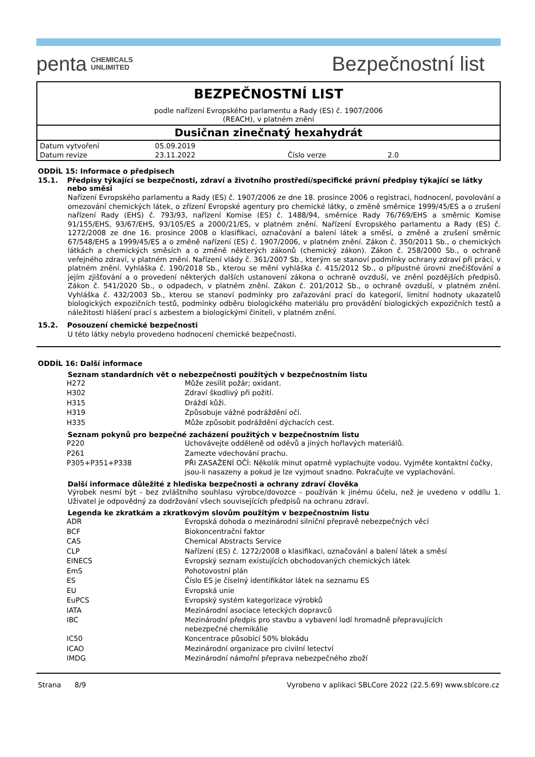penta CHEMICALS
UNLIMITED
Bezpečnostní list
BEZPEČNOSTNÍ LIST
podle nařízení Evropského parlamentu a Rady (ES) č. 1907/2006
(REACH), v platném znění
Dusičnan zinečnatý hexahydrát
| Datum vytvoření | 05.09.2019 | | |
| Datum revize | 23.11.2022 | Číslo verze | 2.0 |
ODDÍL 15: Informace o předpisech
15.1. Předpisy týkající se bezpečnosti, zdraví a životního prostředí/specifické právní předpisy týkající se látky nebo směsi
Nařízení Evropského parlamentu a Rady (ES) č. 1907/2006 ze dne 18. prosince 2006 o registraci, hodnocení, povolování a omezování chemických látek, o zřízení Evropské agentury pro chemické látky, o změně směrnice 1999/45/ES a o zrušení nařízení Rady (EHS) č. 793/93, nařízení Komise (ES) č. 1488/94, směrnice Rady 76/769/EHS a směrnic Komise 91/155/EHS, 93/67/EHS, 93/105/ES a 2000/21/ES, v platném znění. Nařízení Evropského parlamentu a Rady (ES) č. 1272/2008 ze dne 16. prosince 2008 o klasifikaci, označování a balení látek a směsí, o změně a zrušení směrnic 67/548/EHS a 1999/45/ES a o změně nařízení (ES) č. 1907/2006, v platném znění. Zákon č. 350/2011 Sb., o chemických látkách a chemických směsích a o změně některých zákonů (chemický zákon). Zákon č. 258/2000 Sb., o ochraně veřejného zdraví, v platném znění. Nařízení vlády č. 361/2007 Sb., kterým se stanoví podmínky ochrany zdraví při práci, v platném znění. Vyhláška č. 190/2018 Sb., kterou se mění vyhláška č. 415/2012 Sb., o přípustné úrovni znečišťování a jejím zjišťování a o provedení některých dalších ustanovení zákona o ochraně ovzduší, ve znění pozdějších předpisů. Zákon č. 541/2020 Sb., o odpadech, v platném znění. Zákon č. 201/2012 Sb., o ochraně ovzduší, v platném znění. Vyhláška č. 432/2003 Sb., kterou se stanoví podmínky pro zařazování prací do kategorií, limitní hodnoty ukazatelů biologických expozičních testů, podmínky odběru biologického materiálu pro provádění biologických expozičních testů a náležitosti hlášení prací s azbestem a biologickými činiteli, v platném znění.
15.2. Posouzení chemické bezpečnosti
U této látky nebylo provedeno hodnocení chemické bezpečnosti.
ODDÍL 16: Další informace
Seznam standardních vět o nebezpečnosti použitých v bezpečnostním listu
| H272 | Může zesílit požár; oxidant. |
| H302 | Zdraví škodlivý při požití. |
| H315 | Dráždí kůži. |
| H319 | Způsobuje vážné podráždění očí. |
| H335 | Může způsobit podráždění dýchacích cest. |
Seznam pokynů pro bezpečné zacházení použitých v bezpečnostním listu
| P220 | Uchovávejte odděleně od oděvů a jiných hořlavých materiálů. |
| P261 | Zamezte vdechování prachu. |
| P305+P351+P338 | PŘI ZASAŽENÍ OČÍ: Několik minut opatrně vyplachujte vodou. Vyjměte kontaktní čočky, jsou-li nasazeny a pokud je lze vyjmout snadno. Pokračujte ve vyplachování. |
Další informace důležité z hlediska bezpečnosti a ochrany zdraví člověka
Výrobek nesmí být - bez zvláštního souhlasu výrobce/dovozce - používán k jinému účelu, než je uvedeno v oddílu 1. Uživatel je odpovědný za dodržování všech souvisejících předpisů na ochranu zdraví.
Legenda ke zkratkám a zkratkovým slovům použitým v bezpečnostním listu
| ADR | Evropská dohoda o mezinárodní silniční přepravě nebezpečných věcí |
| BCF | Biokoncentrační faktor |
| CAS | Chemical Abstracts Service |
| CLP | Nařízení (ES) č. 1272/2008 o klasifikaci, označování a balení látek a směsí |
| EINECS | Evropský seznam existujících obchodovaných chemických látek |
| EmS | Pohotovostní plán |
| ES | Číslo ES je číselný identifikátor látek na seznamu ES |
| EU | Evropská unie |
| EuPCS | Evropský systém kategorizace výrobků |
| IATA | Mezinárodní asociace leteckých dopravců |
| IBC | Mezinárodní předpis pro stavbu a vybavení lodí hromadně přepravujících nebezpečné chemikálie |
| IC50 | Koncentrace působící 50% blokádu |
| ICAO | Mezinárodní organizace pro civilní letectví |
| IMDG | Mezinárodní námořní přeprava nebezpečného zboží |
Strana 8/9 Vyrobeno v aplikaci SBLCore 2022 (22.5.69) www.sblcore.cz